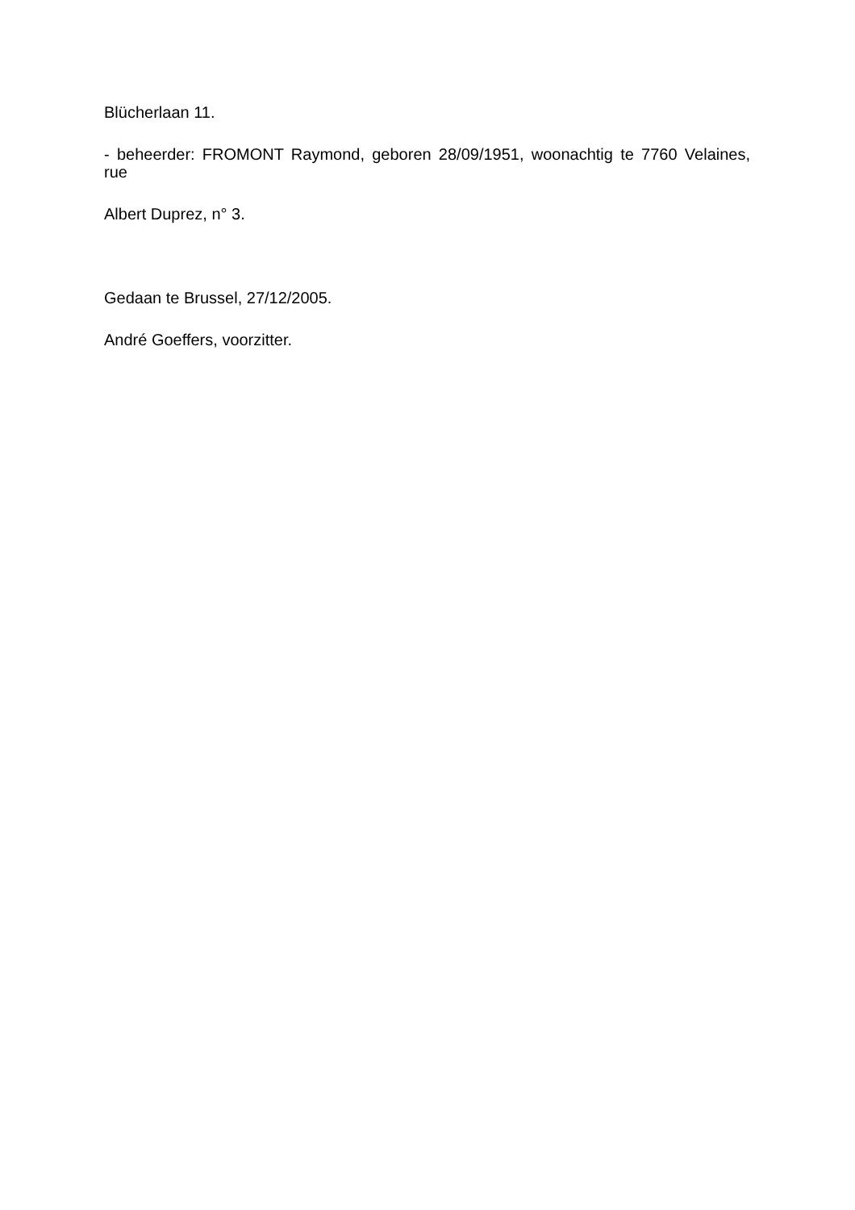Blücherlaan 11.
- beheerder: FROMONT Raymond, geboren 28/09/1951, woonachtig te 7760 Velaines, rue
Albert Duprez, n° 3.
Gedaan te Brussel, 27/12/2005.
André Goeffers, voorzitter.